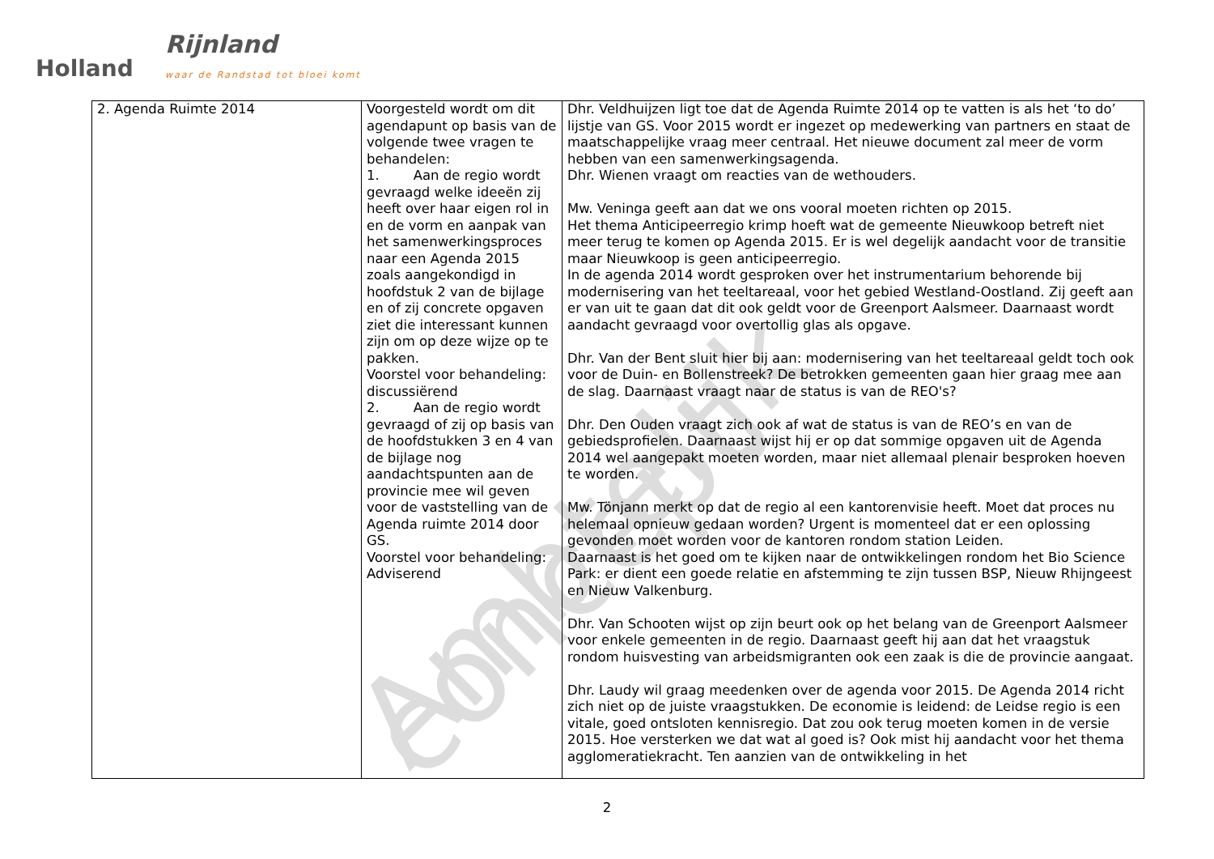Holland
Rijnland
waar de Randstad tot bloei komt
Ambtelijk concept
| 2. Agenda Ruimte 2014 | Voorgesteld wordt om dit agendapunt op basis van de volgende twee vragen te behandelen: 1. Aan de regio wordt gevraagd welke ideeën zij heeft over haar eigen rol in en de vorm en aanpak van het samenwerkingsproces naar een Agenda 2015 zoals aangekondigd in hoofdstuk 2 van de bijlage en of zij concrete opgaven ziet die interessant kunnen zijn om op deze wijze op te pakken. Voorstel voor behandeling: discussiërend 2. Aan de regio wordt gevraagd of zij op basis van de hoofdstukken 3 en 4 van de bijlage nog aandachtspunten aan de provincie mee wil geven voor de vaststelling van de Agenda ruimte 2014 door GS. Voorstel voor behandeling: Adviserend | Dhr. Veldhuijzen ligt toe dat de Agenda Ruimte 2014 op te vatten is als het ‘to do’ lijstje van GS. Voor 2015 wordt er ingezet op medewerking van partners en staat de maatschappelijke vraag meer centraal. Het nieuwe document zal meer de vorm hebben van een samenwerkingsagenda. Dhr. Wienen vraagt om reacties van de wethouders. Mw. Veninga geeft aan dat we ons vooral moeten richten op 2015. Het thema Anticipeerregio krimp hoeft wat de gemeente Nieuwkoop betreft niet meer terug te komen op Agenda 2015. Er is wel degelijk aandacht voor de transitie maar Nieuwkoop is geen anticipeerregio. In de agenda 2014 wordt gesproken over het instrumentarium behorende bij modernisering van het teeltareaal, voor het gebied Westland-Oostland. Zij geeft aan er van uit te gaan dat dit ook geldt voor de Greenport Aalsmeer. Daarnaast wordt aandacht gevraagd voor overtollig glas als opgave. Dhr. Van der Bent sluit hier bij aan: modernisering van het teeltareaal geldt toch ook voor de Duin- en Bollenstreek? De betrokken gemeenten gaan hier graag mee aan de slag. Daarnaast vraagt naar de status is van de REO's? Dhr. Den Ouden vraagt zich ook af wat de status is van de REO’s en van de gebiedsprofielen. Daarnaast wijst hij er op dat sommige opgaven uit de Agenda 2014 wel aangepakt moeten worden, maar niet allemaal plenair besproken hoeven te worden. Mw. Tönjann merkt op dat de regio al een kantorenvisie heeft. Moet dat proces nu helemaal opnieuw gedaan worden? Urgent is momenteel dat er een oplossing gevonden moet worden voor de kantoren rondom station Leiden. Daarnaast is het goed om te kijken naar de ontwikkelingen rondom het Bio Science Park: er dient een goede relatie en afstemming te zijn tussen BSP, Nieuw Rhijngeest en Nieuw Valkenburg. Dhr. Van Schooten wijst op zijn beurt ook op het belang van de Greenport Aalsmeer voor enkele gemeenten in de regio. Daarnaast geeft hij aan dat het vraagstuk rondom huisvesting van arbeidsmigranten ook een zaak is die de provincie aangaat. Dhr. Laudy wil graag meedenken over de agenda voor 2015. De Agenda 2014 richt zich niet op de juiste vraagstukken. De economie is leidend: de Leidse regio is een vitale, goed ontsloten kennisregio. Dat zou ook terug moeten komen in de versie 2015. Hoe versterken we dat wat al goed is? Ook mist hij aandacht voor het thema agglomeratiekracht. Ten aanzien van de ontwikkeling in het |
2